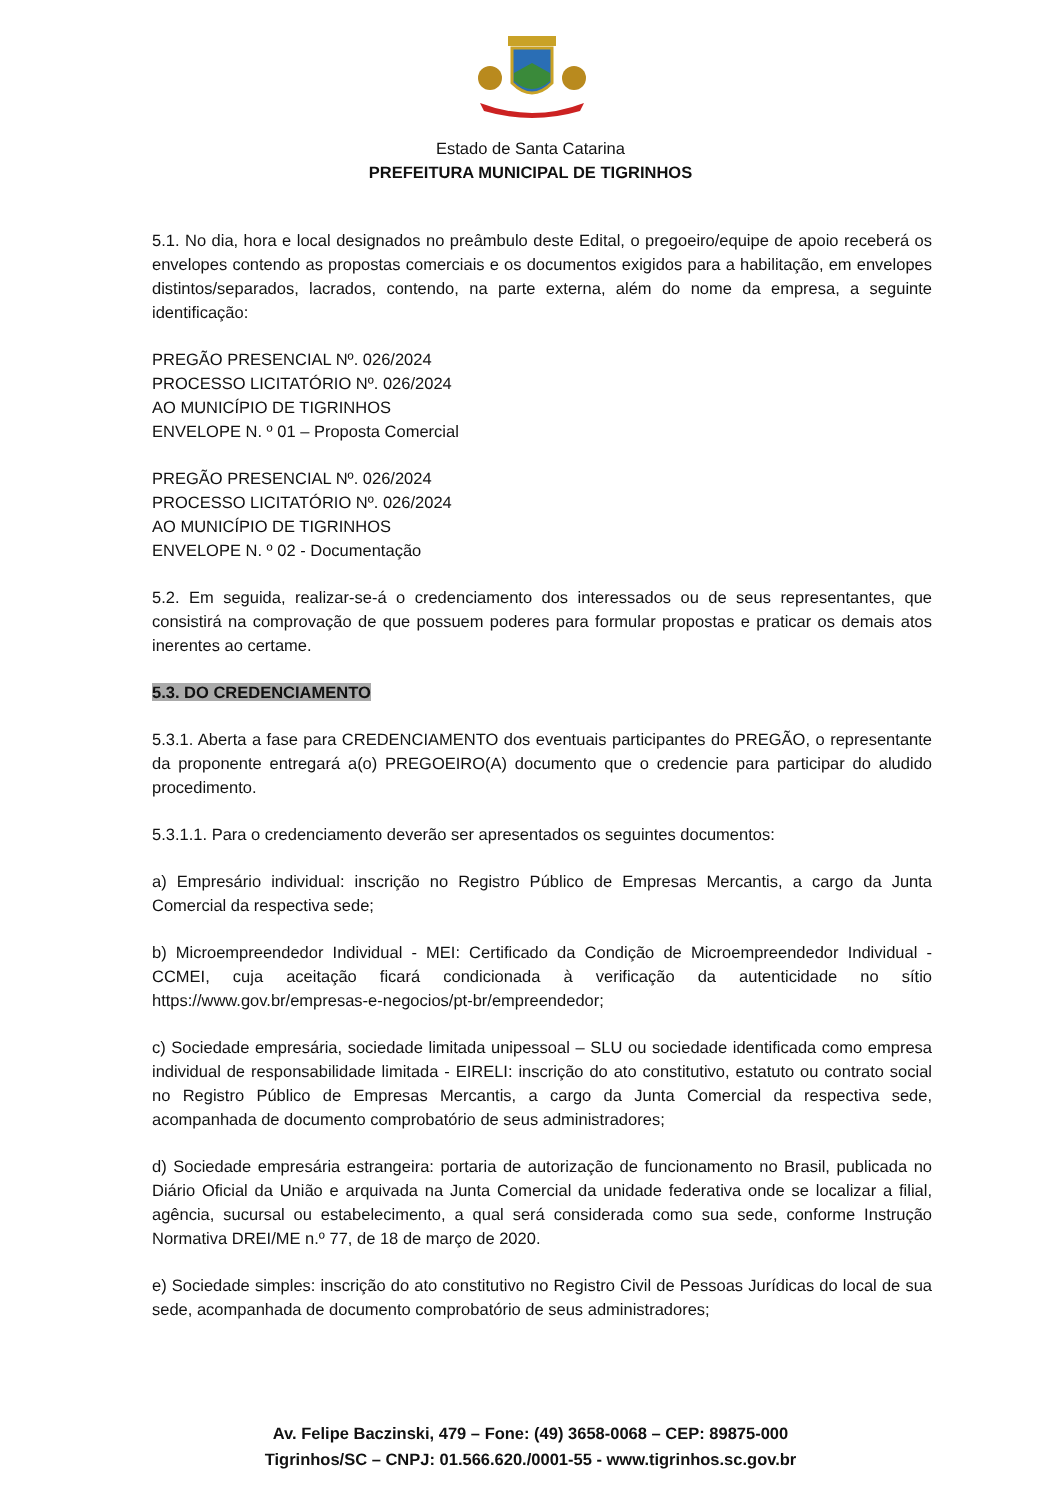Estado de Santa Catarina
PREFEITURA MUNICIPAL DE TIGRINHOS
5.1. No dia, hora e local designados no preâmbulo deste Edital, o pregoeiro/equipe de apoio receberá os envelopes contendo as propostas comerciais e os documentos exigidos para a habilitação, em envelopes distintos/separados, lacrados, contendo, na parte externa, além do nome da empresa, a seguinte identificação:
PREGÃO PRESENCIAL Nº. 026/2024
PROCESSO LICITATÓRIO Nº. 026/2024
AO MUNICÍPIO DE TIGRINHOS
ENVELOPE N. º 01 – Proposta Comercial
PREGÃO PRESENCIAL Nº. 026/2024
PROCESSO LICITATÓRIO Nº. 026/2024
AO MUNICÍPIO DE TIGRINHOS
ENVELOPE N. º 02 - Documentação
5.2. Em seguida, realizar-se-á o credenciamento dos interessados ou de seus representantes, que consistirá na comprovação de que possuem poderes para formular propostas e praticar os demais atos inerentes ao certame.
5.3. DO CREDENCIAMENTO
5.3.1. Aberta a fase para CREDENCIAMENTO dos eventuais participantes do PREGÃO, o representante da proponente entregará a(o) PREGOEIRO(A) documento que o credencie para participar do aludido procedimento.
5.3.1.1. Para o credenciamento deverão ser apresentados os seguintes documentos:
a) Empresário individual: inscrição no Registro Público de Empresas Mercantis, a cargo da Junta Comercial da respectiva sede;
b) Microempreendedor Individual - MEI: Certificado da Condição de Microempreendedor Individual - CCMEI, cuja aceitação ficará condicionada à verificação da autenticidade no sítio https://www.gov.br/empresas-e-negocios/pt-br/empreendedor;
c) Sociedade empresária, sociedade limitada unipessoal – SLU ou sociedade identificada como empresa individual de responsabilidade limitada - EIRELI: inscrição do ato constitutivo, estatuto ou contrato social no Registro Público de Empresas Mercantis, a cargo da Junta Comercial da respectiva sede, acompanhada de documento comprobatório de seus administradores;
d) Sociedade empresária estrangeira: portaria de autorização de funcionamento no Brasil, publicada no Diário Oficial da União e arquivada na Junta Comercial da unidade federativa onde se localizar a filial, agência, sucursal ou estabelecimento, a qual será considerada como sua sede, conforme Instrução Normativa DREI/ME n.º 77, de 18 de março de 2020.
e) Sociedade simples: inscrição do ato constitutivo no Registro Civil de Pessoas Jurídicas do local de sua sede, acompanhada de documento comprobatório de seus administradores;
Av. Felipe Baczinski, 479 – Fone: (49) 3658-0068 – CEP: 89875-000
Tigrinhos/SC – CNPJ: 01.566.620./0001-55 - www.tigrinhos.sc.gov.br